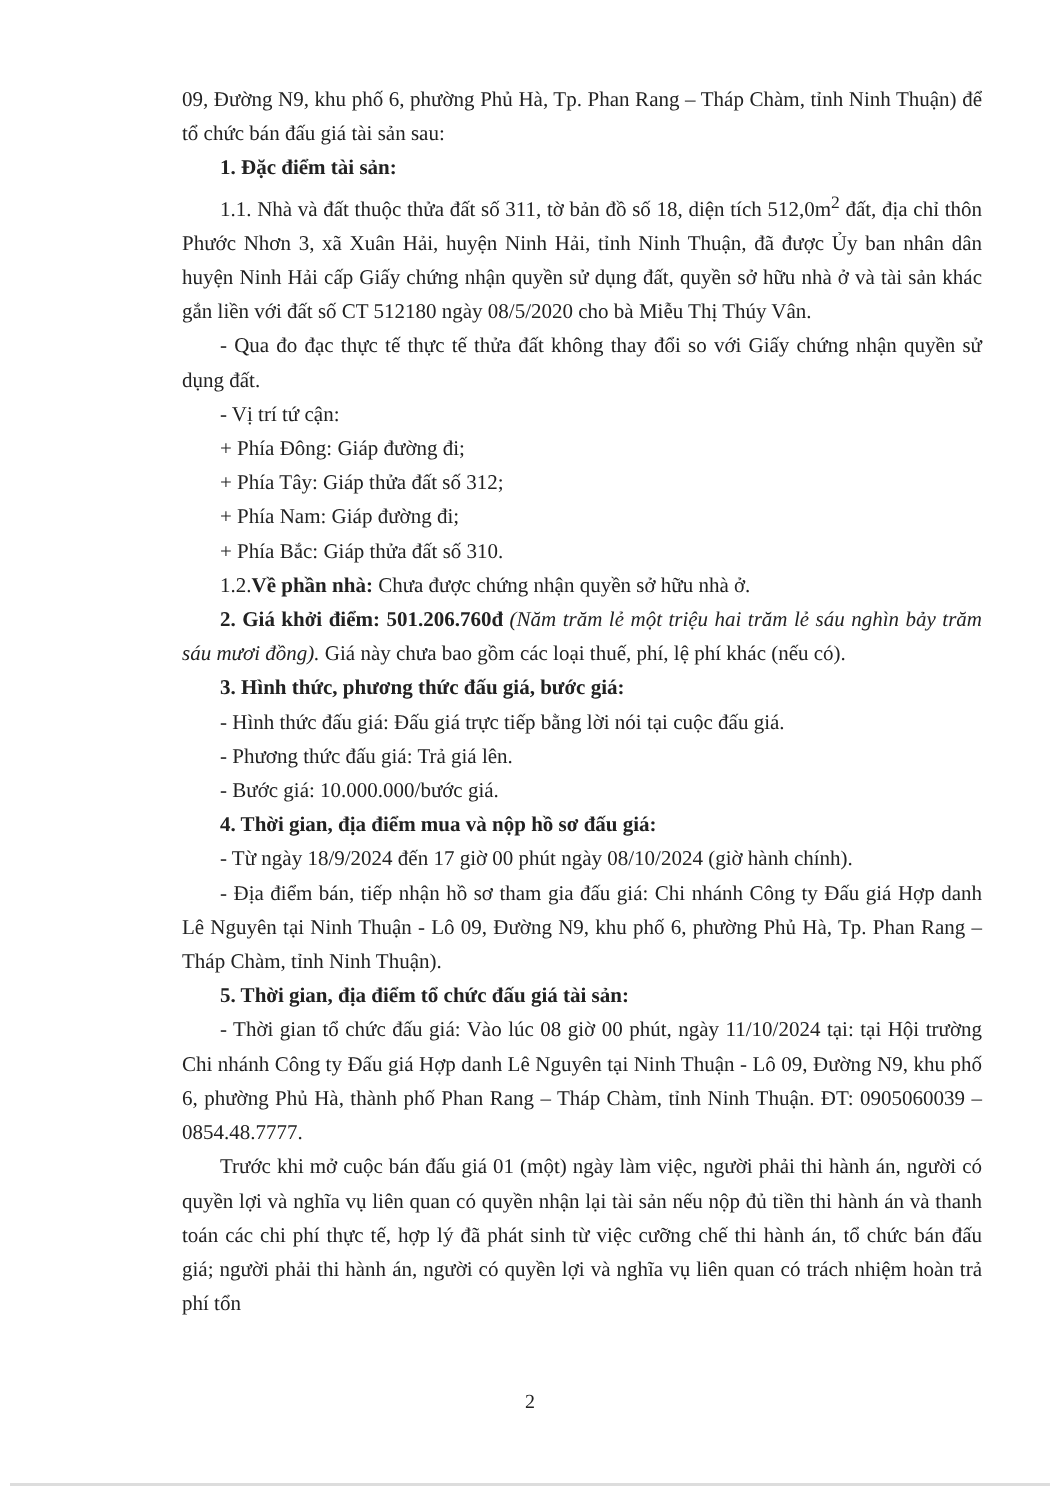09, Đường N9, khu phố 6, phường Phủ Hà, Tp. Phan Rang – Tháp Chàm, tỉnh Ninh Thuận) để tổ chức bán đấu giá tài sản sau:
1. Đặc điểm tài sản:
1.1. Nhà và đất thuộc thửa đất số 311, tờ bản đồ số 18, diện tích 512,0m<sup>2</sup> đất, địa chỉ thôn Phước Nhơn 3, xã Xuân Hải, huyện Ninh Hải, tỉnh Ninh Thuận, đã được Ủy ban nhân dân huyện Ninh Hải cấp Giấy chứng nhận quyền sử dụng đất, quyền sở hữu nhà ở và tài sản khác gắn liền với đất số CT 512180 ngày 08/5/2020 cho bà Miễu Thị Thúy Vân.
- Qua đo đạc thực tế thực tế thửa đất không thay đổi so với Giấy chứng nhận quyền sử dụng đất.
- Vị trí tứ cận:
+ Phía Đông: Giáp đường đi;
+ Phía Tây: Giáp thửa đất số 312;
+ Phía Nam: Giáp đường đi;
+ Phía Bắc: Giáp thửa đất số 310.
1.2.Về phần nhà: Chưa được chứng nhận quyền sở hữu nhà ở.
2. Giá khởi điểm: 501.206.760đ (Năm trăm lẻ một triệu hai trăm lẻ sáu nghìn bảy trăm sáu mươi đồng). Giá này chưa bao gồm các loại thuế, phí, lệ phí khác (nếu có).
3. Hình thức, phương thức đấu giá, bước giá:
- Hình thức đấu giá: Đấu giá trực tiếp bằng lời nói tại cuộc đấu giá.
- Phương thức đấu giá: Trả giá lên.
- Bước giá: 10.000.000/bước giá.
4. Thời gian, địa điểm mua và nộp hồ sơ đấu giá:
- Từ ngày 18/9/2024 đến 17 giờ 00 phút ngày 08/10/2024 (giờ hành chính).
- Địa điểm bán, tiếp nhận hồ sơ tham gia đấu giá: Chi nhánh Công ty Đấu giá Hợp danh Lê Nguyên tại Ninh Thuận - Lô 09, Đường N9, khu phố 6, phường Phủ Hà, Tp. Phan Rang – Tháp Chàm, tỉnh Ninh Thuận).
5. Thời gian, địa điểm tổ chức đấu giá tài sản:
- Thời gian tổ chức đấu giá: Vào lúc 08 giờ 00 phút, ngày 11/10/2024 tại: tại Hội trường Chi nhánh Công ty Đấu giá Hợp danh Lê Nguyên tại Ninh Thuận - Lô 09, Đường N9, khu phố 6, phường Phủ Hà, thành phố Phan Rang – Tháp Chàm, tỉnh Ninh Thuận. ĐT: 0905060039 – 0854.48.7777.
Trước khi mở cuộc bán đấu giá 01 (một) ngày làm việc, người phải thi hành án, người có quyền lợi và nghĩa vụ liên quan có quyền nhận lại tài sản nếu nộp đủ tiền thi hành án và thanh toán các chi phí thực tế, hợp lý đã phát sinh từ việc cưỡng chế thi hành án, tổ chức bán đấu giá; người phải thi hành án, người có quyền lợi và nghĩa vụ liên quan có trách nhiệm hoàn trả phí tổn
2